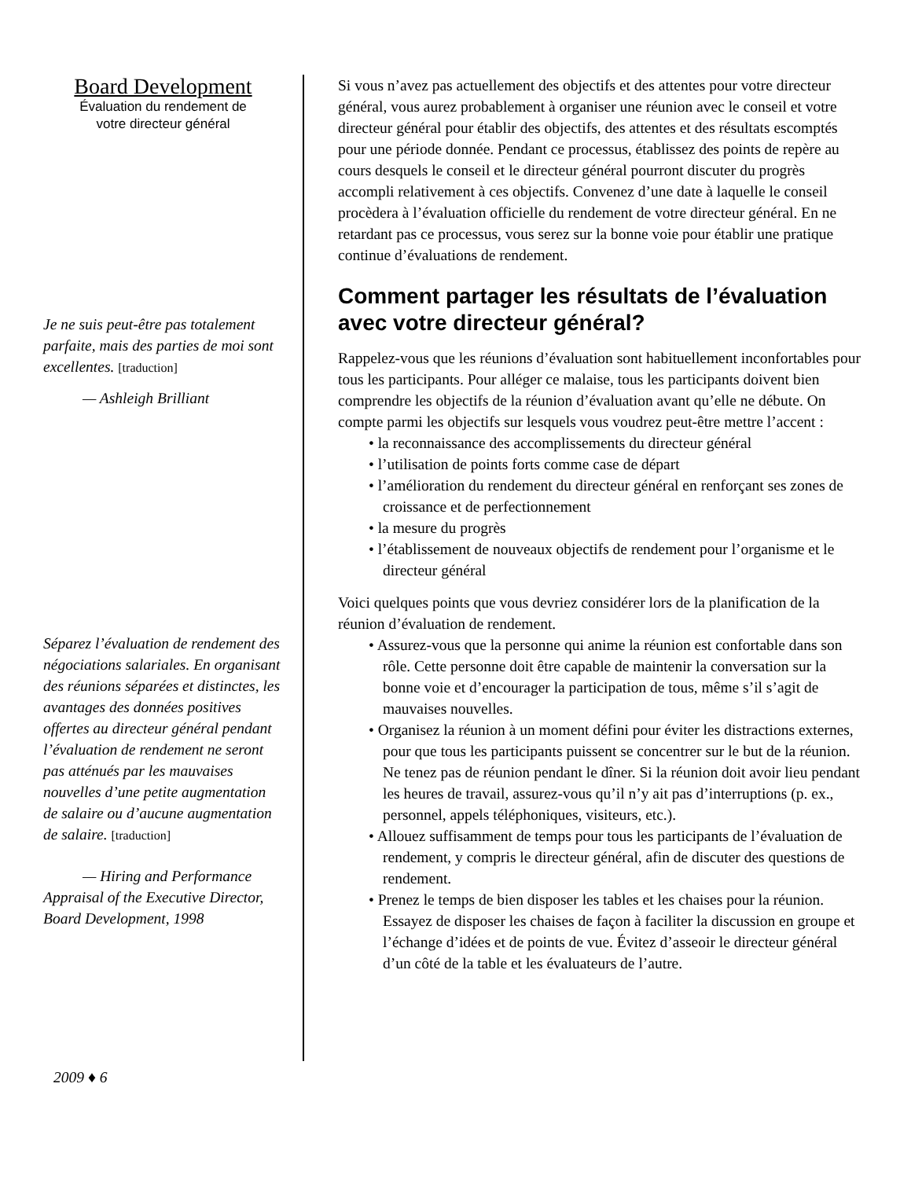Board Development
Évaluation du rendement de
votre directeur général
Je ne suis peut-être pas totalement parfaite, mais des parties de moi sont excellentes. [traduction]
— Ashleigh Brilliant
Séparez l’évaluation de rendement des négociations salariales. En organisant des réunions séparées et distinctes, les avantages des données positives offertes au directeur général pendant l’évaluation de rendement ne seront pas atténués par les mauvaises nouvelles d’une petite augmentation de salaire ou d’aucune augmentation de salaire. [traduction]
— Hiring and Performance Appraisal of the Executive Director, Board Development, 1998
Si vous n’avez pas actuellement des objectifs et des attentes pour votre directeur général, vous aurez probablement à organiser une réunion avec le conseil et votre directeur général pour établir des objectifs, des attentes et des résultats escomptés pour une période donnée. Pendant ce processus, établissez des points de repère au cours desquels le conseil et le directeur général pourront discuter du progrès accompli relativement à ces objectifs. Convenez d’une date à laquelle le conseil procèdera à l’évaluation officielle du rendement de votre directeur général. En ne retardant pas ce processus, vous serez sur la bonne voie pour établir une pratique continue d’évaluations de rendement.
Comment partager les résultats de l’évaluation avec votre directeur général?
Rappelez-vous que les réunions d’évaluation sont habituellement inconfortables pour tous les participants. Pour alléger ce malaise, tous les participants doivent bien comprendre les objectifs de la réunion d’évaluation avant qu’elle ne débute. On compte parmi les objectifs sur lesquels vous voudrez peut-être mettre l’accent :
• la reconnaissance des accomplissements du directeur général
• l’utilisation de points forts comme case de départ
• l’amélioration du rendement du directeur général en renforçant ses zones de croissance et de perfectionnement
• la mesure du progrès
• l’établissement de nouveaux objectifs de rendement pour l’organisme et le directeur général
Voici quelques points que vous devriez considérer lors de la planification de la réunion d’évaluation de rendement.
• Assurez-vous que la personne qui anime la réunion est confortable dans son rôle. Cette personne doit être capable de maintenir la conversation sur la bonne voie et d’encourager la participation de tous, même s’il s’agit de mauvaises nouvelles.
• Organisez la réunion à un moment défini pour éviter les distractions externes, pour que tous les participants puissent se concentrer sur le but de la réunion. Ne tenez pas de réunion pendant le dîner. Si la réunion doit avoir lieu pendant les heures de travail, assurez-vous qu’il n’y ait pas d’interruptions (p. ex., personnel, appels téléphoniques, visiteurs, etc.).
• Allouez suffisamment de temps pour tous les participants de l’évaluation de rendement, y compris le directeur général, afin de discuter des questions de rendement.
• Prenez le temps de bien disposer les tables et les chaises pour la réunion. Essayez de disposer les chaises de façon à faciliter la discussion en groupe et l’échange d’idées et de points de vue. Évitez d’asseoir le directeur général d’un côté de la table et les évaluateurs de l’autre.
2009 ♦ 6